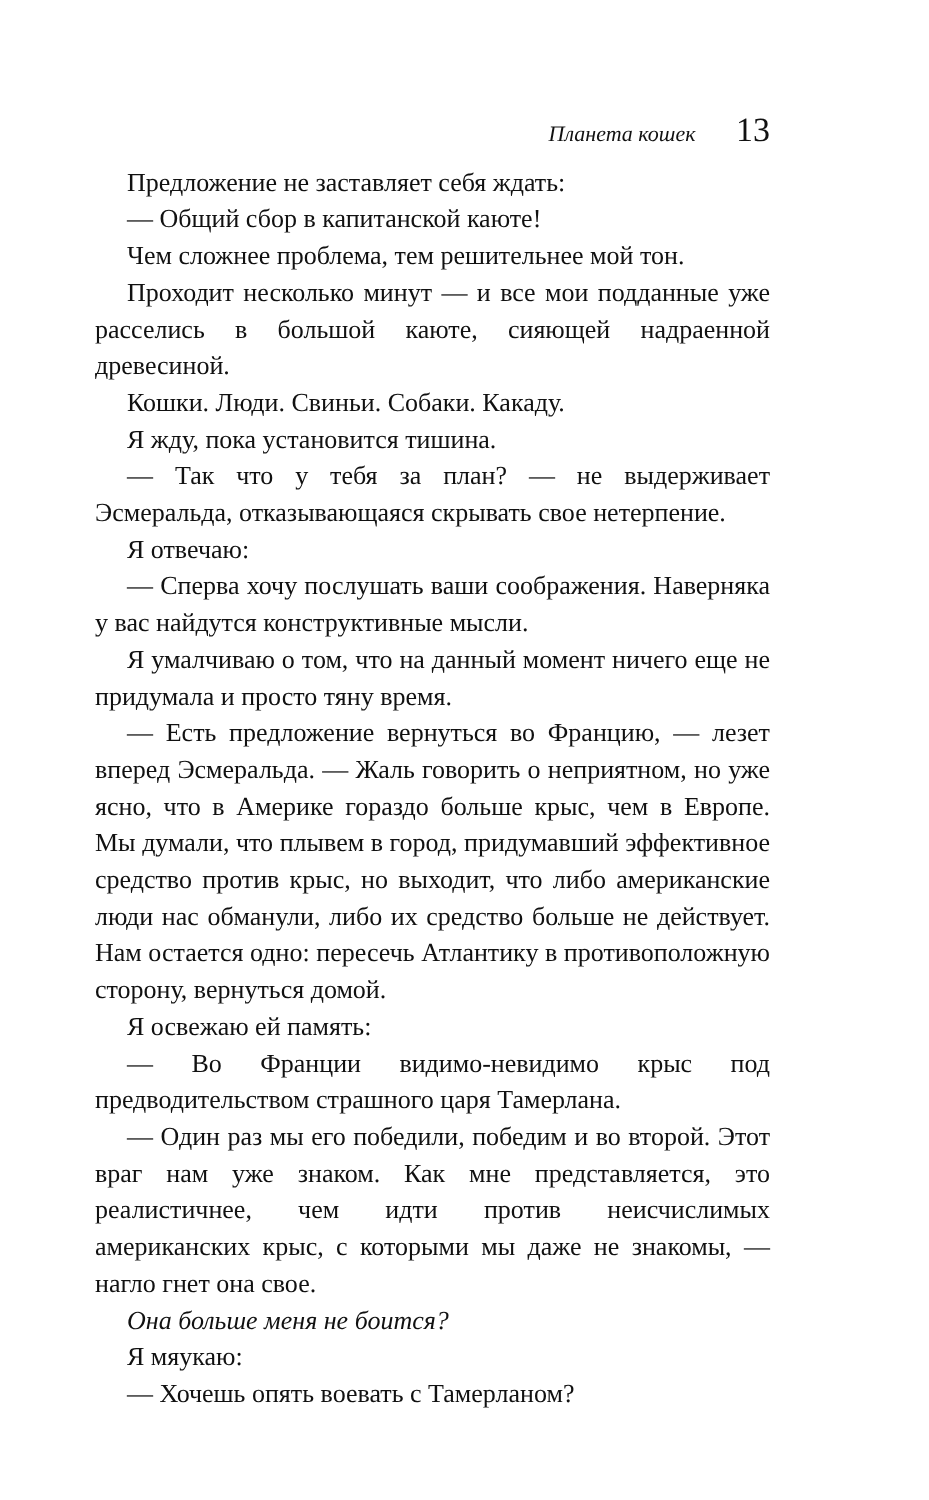Планета кошек 13
Предложение не заставляет себя ждать:
— Общий сбор в капитанской каюте!
Чем сложнее проблема, тем решительнее мой тон.
Проходит несколько минут — и все мои подданные уже расселись в большой каюте, сияющей надраенной древесиной.
Кошки. Люди. Свиньи. Собаки. Какаду.
Я жду, пока установится тишина.
— Так что у тебя за план? — не выдерживает Эсмеральда, отказывающаяся скрывать свое нетерпение.
Я отвечаю:
— Сперва хочу послушать ваши соображения. Наверняка у вас найдутся конструктивные мысли.
Я умалчиваю о том, что на данный момент ничего еще не придумала и просто тяну время.
— Есть предложение вернуться во Францию, — лезет вперед Эсмеральда. — Жаль говорить о неприятном, но уже ясно, что в Америке гораздо больше крыс, чем в Европе. Мы думали, что плывем в город, придумавший эффективное средство против крыс, но выходит, что либо американские люди нас обманули, либо их средство больше не действует. Нам остается одно: пересечь Атлантику в противоположную сторону, вернуться домой.
Я освежаю ей память:
— Во Франции видимо-невидимо крыс под предводительством страшного царя Тамерлана.
— Один раз мы его победили, победим и во второй. Этот враг нам уже знаком. Как мне представляется, это реалистичнее, чем идти против неисчислимых американских крыс, с которыми мы даже не знакомы, — нагло гнет она свое.
Она больше меня не боится?
Я мяукаю:
— Хочешь опять воевать с Тамерланом?